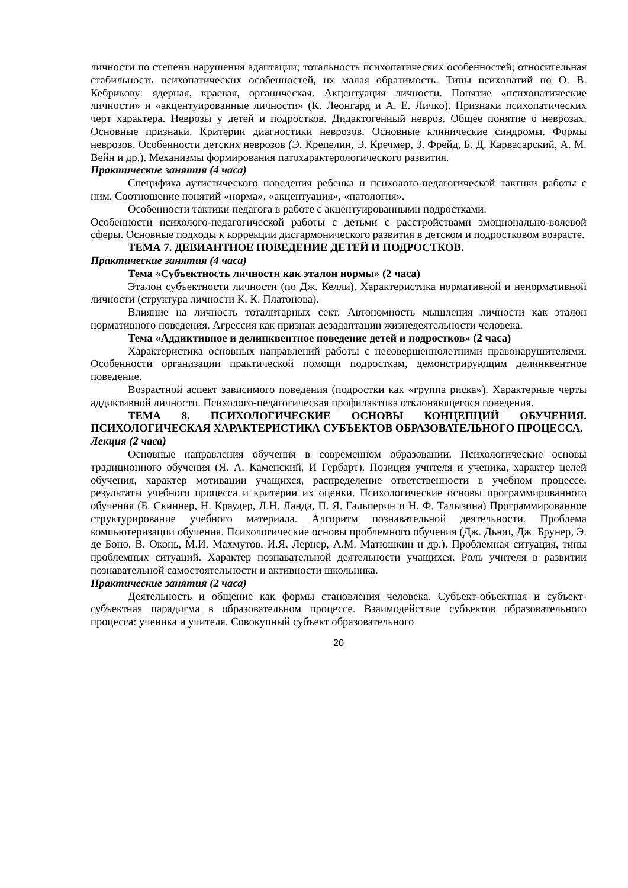личности по степени нарушения адаптации; тотальность психопатических особенностей; относительная стабильность психопатических особенностей, их малая обратимость. Типы психопатий по О. В. Кебрикову: ядерная, краевая, органическая. Акцентуация личности. Понятие «психопатические личности» и «акцентуированные личности» (К. Леонгард и А. Е. Личко). Признаки психопатических черт характера. Неврозы у детей и подростков. Дидактогенный невроз. Общее понятие о неврозах. Основные признаки. Критерии диагностики неврозов. Основные клинические синдромы. Формы неврозов. Особенности детских неврозов (Э. Крепелин, Э. Кречмер, З. Фрейд, Б. Д. Карвасарский, А. М. Вейн и др.). Механизмы формирования патохарактерологического развития.
Практические занятия (4 часа)
Специфика аутистического поведения ребенка и психолого-педагогической тактики работы с ним. Соотношение понятий «норма», «акцентуация», «патология».
Особенности тактики педагога в работе с акцентуированными подростками.
Особенности психолого-педагогической работы с детьми с расстройствами эмоционально-волевой сферы. Основные подходы к коррекции дисгармонического развития в детском и подростковом возрасте.
ТЕМА 7. ДЕВИАНТНОЕ ПОВЕДЕНИЕ ДЕТЕЙ И ПОДРОСТКОВ.
Практические занятия (4 часа)
Тема «Субъектность личности как эталон нормы» (2 часа)
Эталон субъектности личности (по Дж. Келли). Характеристика нормативной и ненормативной личности (структура личности К. К. Платонова).
Влияние на личность тоталитарных сект. Автономность мышления личности как эталон нормативного поведения. Агрессия как признак дезадаптации жизнедеятельности человека.
Тема «Аддиктивное и делинквентное поведение детей и подростков» (2 часа)
Характеристика основных направлений работы с несовершеннолетними правонарушителями. Особенности организации практической помощи подросткам, демонстрирующим делинквентное поведение.
Возрастной аспект зависимого поведения (подростки как «группа риска»). Характерные черты аддиктивной личности. Психолого-педагогическая профилактика отклоняющегося поведения.
ТЕМА 8. ПСИХОЛОГИЧЕСКИЕ ОСНОВЫ КОНЦЕПЦИЙ ОБУЧЕНИЯ. ПСИХОЛОГИЧЕСКАЯ ХАРАКТЕРИСТИКА СУБЪЕКТОВ ОБРАЗОВАТЕЛЬНОГО ПРОЦЕССА.
Лекция (2 часа)
Основные направления обучения в современном образовании. Психологические основы традиционного обучения (Я. А. Каменский, И Гербарт). Позиция учителя и ученика, характер целей обучения, характер мотивации учащихся, распределение ответственности в учебном процессе, результаты учебного процесса и критерии их оценки. Психологические основы программированного обучения (Б. Скиннер, Н. Краудер, Л.Н. Ланда, П. Я. Гальперин и Н. Ф. Талызина) Программированное структурирование учебного материала. Алгоритм познавательной деятельности. Проблема компьютеризации обучения. Психологические основы проблемного обучения (Дж. Дьюи, Дж. Брунер, Э. де Боно, В. Оконь, М.И. Махмутов, И.Я. Лернер, А.М. Матюшкин и др.). Проблемная ситуация, типы проблемных ситуаций. Характер познавательной деятельности учащихся. Роль учителя в развитии познавательной самостоятельности и активности школьника.
Практические занятия (2 часа)
Деятельность и общение как формы становления человека. Субъект-объектная и субъект-субъектная парадигма в образовательном процессе. Взаимодействие субъектов образовательного процесса: ученика и учителя. Совокупный субъект образовательного
20